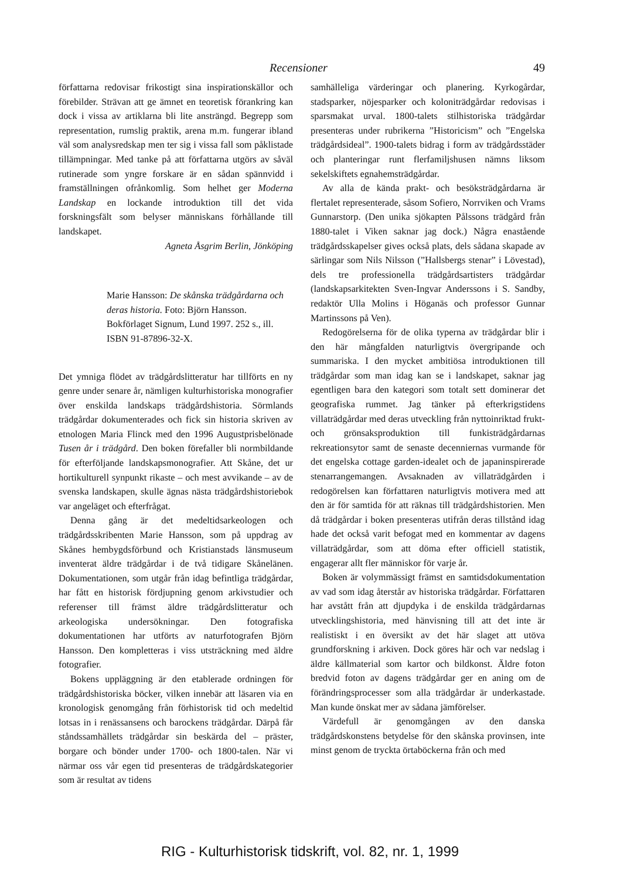Recensioner 49
författarna redovisar frikostigt sina inspirationskällor och förebilder. Strävan att ge ämnet en teoretisk förankring kan dock i vissa av artiklarna bli lite ansträngd. Begrepp som representation, rumslig praktik, arena m.m. fungerar ibland väl som analysredskap men ter sig i vissa fall som påklistade tillämpningar. Med tanke på att författarna utgörs av såväl rutinerade som yngre forskare är en sådan spännvidd i framställningen ofrånkomlig. Som helhet ger Moderna Landskap en lockande introduktion till det vida forskningsfält som belyser människans förhållande till landskapet.
Agneta Åsgrim Berlin, Jönköping
Marie Hansson: De skånska trädgårdarna och deras historia. Foto: Björn Hansson. Bokförlaget Signum, Lund 1997. 252 s., ill. ISBN 91-87896-32-X.
Det ymniga flödet av trädgårdslitteratur har tillförts en ny genre under senare år, nämligen kulturhistoriska monografier över enskilda landskaps trädgårdshistoria. Sörmlands trädgårdar dokumenterades och fick sin historia skriven av etnologen Maria Flinck med den 1996 Augustprisbelönade Tusen år i trädgård. Den boken förefaller bli normbildande för efterföljande landskapsmonografier. Att Skåne, det ur hortikulturell synpunkt rikaste – och mest avvikande – av de svenska landskapen, skulle ägnas nästa trädgårdshistoriebok var angeläget och efterfrågat.
Denna gång är det medeltidsarkeologen och trädgårdsskribenten Marie Hansson, som på uppdrag av Skånes hembygdsförbund och Kristianstads länsmuseum inventerat äldre trädgårdar i de två tidigare Skånelänen. Dokumentationen, som utgår från idag befintliga trädgårdar, har fått en historisk fördjupning genom arkivstudier och referenser till främst äldre trädgårdslitteratur och arkeologiska undersökningar. Den fotografiska dokumentationen har utförts av naturfotografen Björn Hansson. Den kompletteras i viss utsträckning med äldre fotografier.
Bokens uppläggning är den etablerade ordningen för trädgårdshistoriska böcker, vilken innebär att läsaren via en kronologisk genomgång från förhistorisk tid och medeltid lotsas in i renässansens och barockens trädgårdar. Därpå får ståndssamhällets trädgårdar sin beskärda del – präster, borgare och bönder under 1700- och 1800-talen. När vi närmar oss vår egen tid presenteras de trädgårdskategorier som är resultat av tidens
samhälleliga värderingar och planering. Kyrkogårdar, stadsparker, nöjesparker och koloniträdgårdar redovisas i sparsmakat urval. 1800-talets stilhistoriska trädgårdar presenteras under rubrikerna ”Historicism” och ”Engelska trädgårdsideal”. 1900-talets bidrag i form av trädgårdsstäder och planteringar runt flerfamiljshusen nämns liksom sekelskiftets egnahemsträdgårdar.
Av alla de kända prakt- och besöksträdgårdarna är flertalet representerade, såsom Sofiero, Norrviken och Vrams Gunnarstorp. (Den unika sjökapten Pålssons trädgård från 1880-talet i Viken saknar jag dock.) Några enastående trädgårdsskapelser gives också plats, dels sådana skapade av särlingar som Nils Nilsson (”Hallsbergs stenar” i Lövestad), dels tre professionella trädgårdsartisters trädgårdar (landskapsarkitekten Sven-Ingvar Anderssons i S. Sandby, redaktör Ulla Molins i Höganäs och professor Gunnar Martinssons på Ven).
Redogörelserna för de olika typerna av trädgårdar blir i den här mångfalden naturligtvis övergripande och summariska. I den mycket ambitiösa introduktionen till trädgårdar som man idag kan se i landskapet, saknar jag egentligen bara den kategori som totalt sett dominerar det geografiska rummet. Jag tänker på efterkrigstidens villaträdgårdar med deras utveckling från nyttoinriktad frukt- och grönsaksproduktion till funkisträdgårdarnas rekreationsytor samt de senaste decenniernas vurmande för det engelska cottage garden-idealet och de japaninspirerade stenarrangemangen. Avsaknaden av villaträdgården i redogörelsen kan författaren naturligtvis motivera med att den är för samtida för att räknas till trädgårdshistorien. Men då trädgårdar i boken presenteras utifrån deras tillstånd idag hade det också varit befogat med en kommentar av dagens villaträdgårdar, som att döma efter officiell statistik, engagerar allt fler människor för varje år.
Boken är volymmässigt främst en samtidsdokumentation av vad som idag återstår av historiska trädgårdar. Författaren har avstått från att djupdyka i de enskilda trädgårdarnas utvecklingshistoria, med hänvisning till att det inte är realistiskt i en översikt av det här slaget att utöva grundforskning i arkiven. Dock göres här och var nedslag i äldre källmaterial som kartor och bildkonst. Äldre foton bredvid foton av dagens trädgårdar ger en aning om de förändringsprocesser som alla trädgårdar är underkastade. Man kunde önskat mer av sådana jämförelser.
Värdefull är genomgången av den danska trädgårdskonstens betydelse för den skånska provinsen, inte minst genom de tryckta örtaböckerna från och med
RIG - Kulturhistorisk tidskrift, vol. 82, nr. 1, 1999